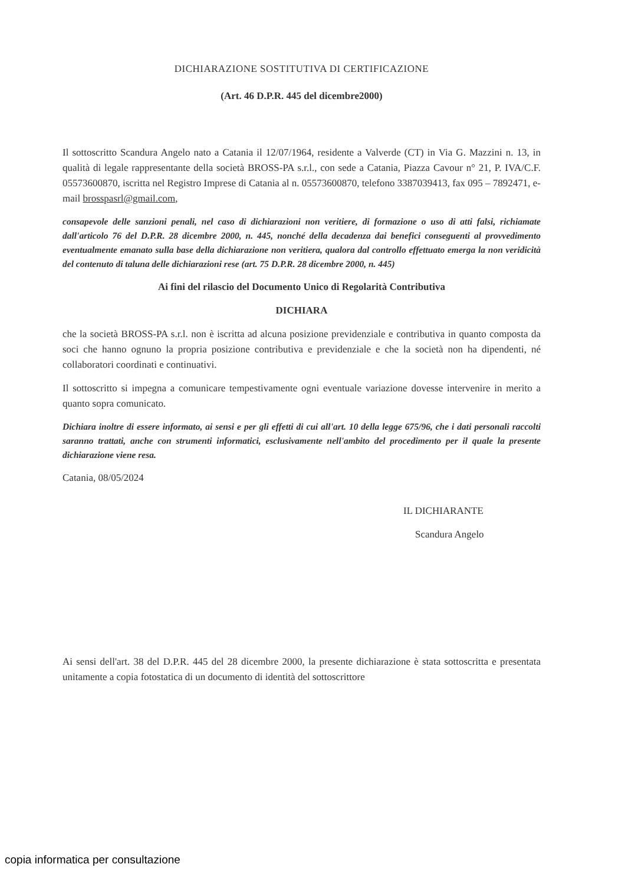DICHIARAZIONE SOSTITUTIVA DI CERTIFICAZIONE
(Art. 46 D.P.R. 445 del dicembre2000)
Il sottoscritto Scandura Angelo nato a Catania il 12/07/1964, residente a Valverde (CT) in Via G. Mazzini n. 13, in qualità di legale rappresentante della società BROSS-PA s.r.l., con sede a Catania, Piazza Cavour n° 21, P. IVA/C.F. 05573600870, iscritta nel Registro Imprese di Catania al n. 05573600870, telefono 3387039413, fax 095 – 7892471, e-mail brosspasrl@gmail.com,
consapevole delle sanzioni penali, nel caso di dichiarazioni non veritiere, di formazione o uso di atti falsi, richiamate dall'articolo 76 del D.P.R. 28 dicembre 2000, n. 445, nonché della decadenza dai benefici conseguenti al provvedimento eventualmente emanato sulla base della dichiarazione non veritiera, qualora dal controllo effettuato emerga la non veridicità del contenuto di taluna delle dichiarazioni rese (art. 75 D.P.R. 28 dicembre 2000, n. 445)
Ai fini del rilascio del Documento Unico di Regolarità Contributiva
DICHIARA
che la società BROSS-PA s.r.l. non è iscritta ad alcuna posizione previdenziale e contributiva in quanto composta da soci che hanno ognuno la propria posizione contributiva e previdenziale e che la società non ha dipendenti, né collaboratori coordinati e continuativi.
Il sottoscritto si impegna a comunicare tempestivamente ogni eventuale variazione dovesse intervenire in merito a quanto sopra comunicato.
Dichiara inoltre di essere informato, ai sensi e per gli effetti di cui all'art. 10 della legge 675/96, che i dati personali raccolti saranno trattati, anche con strumenti informatici, esclusivamente nell'ambito del procedimento per il quale la presente dichiarazione viene resa.
Catania, 08/05/2024
IL DICHIARANTE
Scandura Angelo
Ai sensi dell'art. 38 del D.P.R. 445 del 28 dicembre 2000, la presente dichiarazione è stata sottoscritta e presentata unitamente a copia fotostatica di un documento di identità del sottoscrittore
copia informatica per consultazione